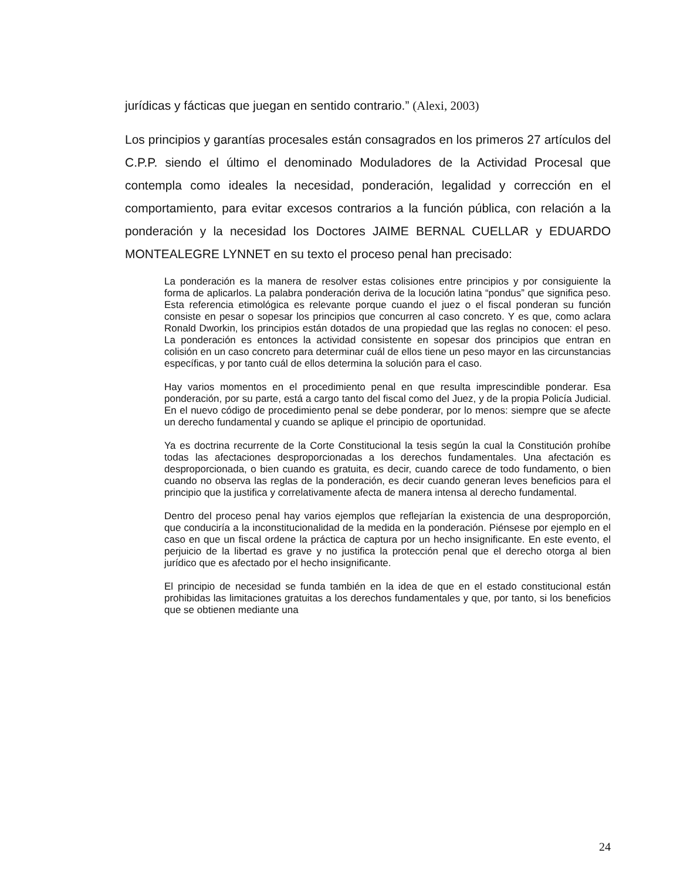jurídicas y fácticas que juegan en sentido contrario.” (Alexi, 2003)
Los principios y garantías procesales están consagrados en los primeros 27 artículos del C.P.P. siendo el último el denominado Moduladores de la Actividad Procesal que contempla como ideales la necesidad, ponderación, legalidad y corrección en el comportamiento, para evitar excesos contrarios a la función pública, con relación a la ponderación y la necesidad los Doctores JAIME BERNAL CUELLAR y EDUARDO MONTEALEGRE LYNNET en su texto el proceso penal han precisado:
La ponderación es la manera de resolver estas colisiones entre principios y por consiguiente la forma de aplicarlos. La palabra ponderación deriva de la locución latina “pondus” que significa peso. Esta referencia etimológica es relevante porque cuando el juez o el fiscal ponderan su función consiste en pesar o sopesar los principios que concurren al caso concreto. Y es que, como aclara Ronald Dworkin, los principios están dotados de una propiedad que las reglas no conocen: el peso. La ponderación es entonces la actividad consistente en sopesar dos principios que entran en colisión en un caso concreto para determinar cuál de ellos tiene un peso mayor en las circunstancias específicas, y por tanto cuál de ellos determina la solución para el caso.
Hay varios momentos en el procedimiento penal en que resulta imprescindible ponderar. Esa ponderación, por su parte, está a cargo tanto del fiscal como del Juez, y de la propia Policía Judicial. En el nuevo código de procedimiento penal se debe ponderar, por lo menos: siempre que se afecte un derecho fundamental y cuando se aplique el principio de oportunidad.
Ya es doctrina recurrente de la Corte Constitucional la tesis según la cual la Constitución prohíbe todas las afectaciones desproporcionadas a los derechos fundamentales. Una afectación es desproporcionada, o bien cuando es gratuita, es decir, cuando carece de todo fundamento, o bien cuando no observa las reglas de la ponderación, es decir cuando generan leves beneficios para el principio que la justifica y correlativamente afecta de manera intensa al derecho fundamental.
Dentro del proceso penal hay varios ejemplos que reflejarían la existencia de una desproporción, que conduciría a la inconstitucionalidad de la medida en la ponderación. Piénsese por ejemplo en el caso en que un fiscal ordene la práctica de captura por un hecho insignificante. En este evento, el perjuicio de la libertad es grave y no justifica la protección penal que el derecho otorga al bien jurídico que es afectado por el hecho insignificante.
El principio de necesidad se funda también en la idea de que en el estado constitucional están prohibidas las limitaciones gratuitas a los derechos fundamentales y que, por tanto, si los beneficios que se obtienen mediante una
24